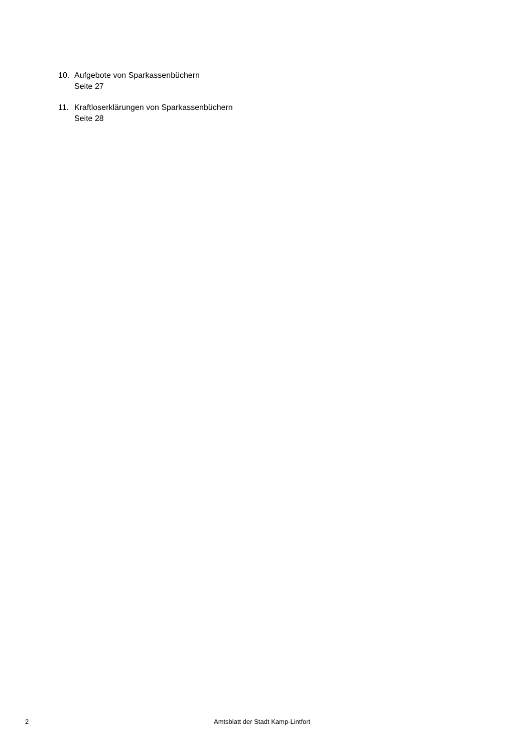10. Aufgebote von Sparkassenbüchern
Seite 27
11. Kraftloserklärungen von Sparkassenbüchern
Seite 28
2 Amtsblatt der Stadt Kamp-Lintfort